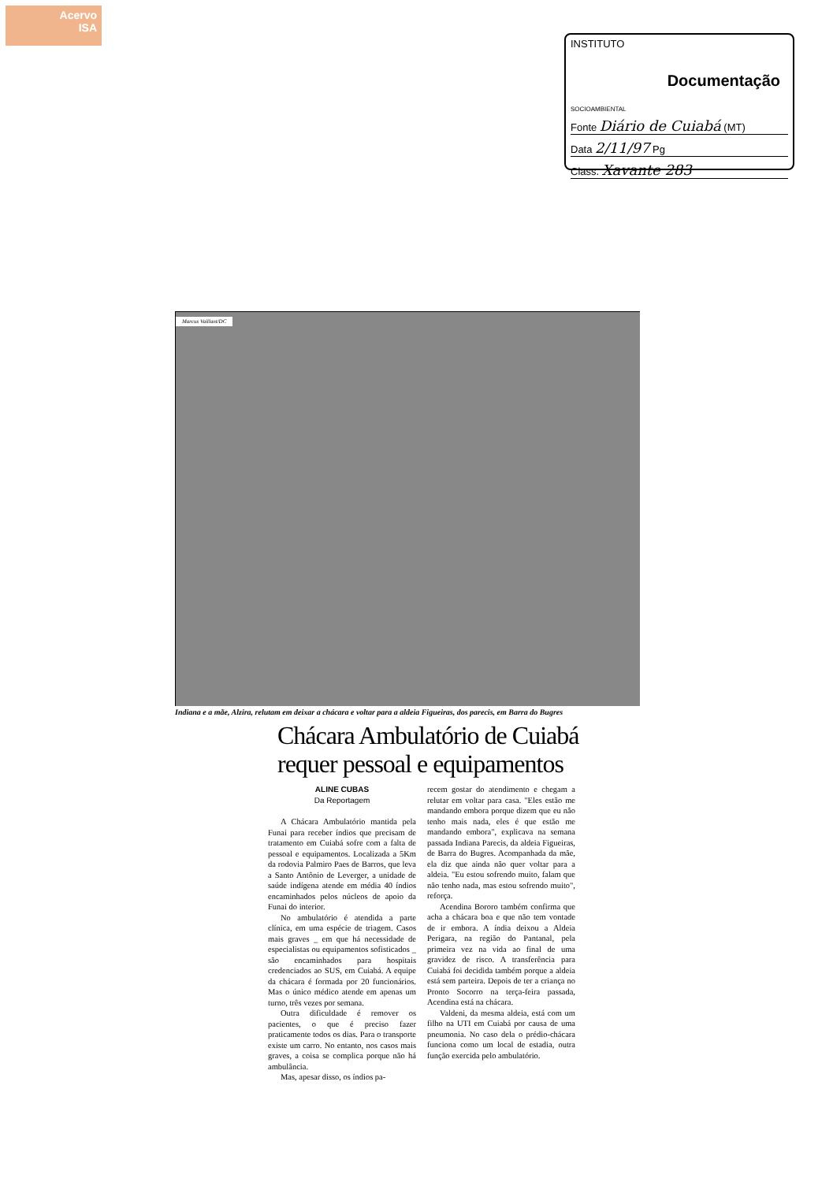Acervo
ISA
INSTITUTO
Documentação
SOCIOAMBIENTAL
Fonte Diário de Cuiabá (MT)
Data 2/11/97 Pg
Class. Xavante 283
Marcus Vaillant/DC
Indiana e a mãe, Alzira, relutam em deixar a chácara e voltar para a aldeia Figueiras, dos parecis, em Barra do Bugres
Chácara Ambulatório de Cuiabá
requer pessoal e equipamentos
ALINE CUBAS
Da Reportagem
A Chácara Ambulatório mantida pela Funai para receber índios que precisam de tratamento em Cuiabá sofre com a falta de pessoal e equipamentos. Localizada a 5Km da rodovia Palmiro Paes de Barros, que leva a Santo Antônio de Leverger, a unidade de saúde indígena atende em média 40 índios encaminhados pelos núcleos de apoio da Funai do interior.
No ambulatório é atendida a parte clínica, em uma espécie de triagem. Casos mais graves _ em que há necessidade de especialistas ou equipamentos sofisticados _ são encaminhados para hospitais credenciados ao SUS, em Cuiabá. A equipe da chácara é formada por 20 funcionários. Mas o único médico atende em apenas um turno, três vezes por semana.
Outra dificuldade é remover os pacientes, o que é preciso fazer praticamente todos os dias. Para o transporte existe um carro. No entanto, nos casos mais graves, a coisa se complica porque não há ambulância.
Mas, apesar disso, os índios pa-
recem gostar do atendimento e chegam a relutar em voltar para casa. "Eles estão me mandando embora porque dizem que eu não tenho mais nada, eles é que estão me mandando embora", explicava na semana passada Indiana Parecis, da aldeia Figueiras, de Barra do Bugres. Acompanhada da mãe, ela diz que ainda não quer voltar para a aldeia. "Eu estou sofrendo muito, falam que não tenho nada, mas estou sofrendo muito", reforça.
Acendina Bororo também confirma que acha a chácara boa e que não tem vontade de ir embora. A índia deixou a Aldeia Perigara, na região do Pantanal, pela primeira vez na vida ao final de uma gravidez de risco. A transferência para Cuiabá foi decidida também porque a aldeia está sem parteira. Depois de ter a criança no Pronto Socorro na terça-feira passada, Acendina está na chácara.
Valdeni, da mesma aldeia, está com um filho na UTI em Cuiabá por causa de uma pneumonia. No caso dela o prédio-chácara funciona como um local de estadia, outra função exercida pelo ambulatório.